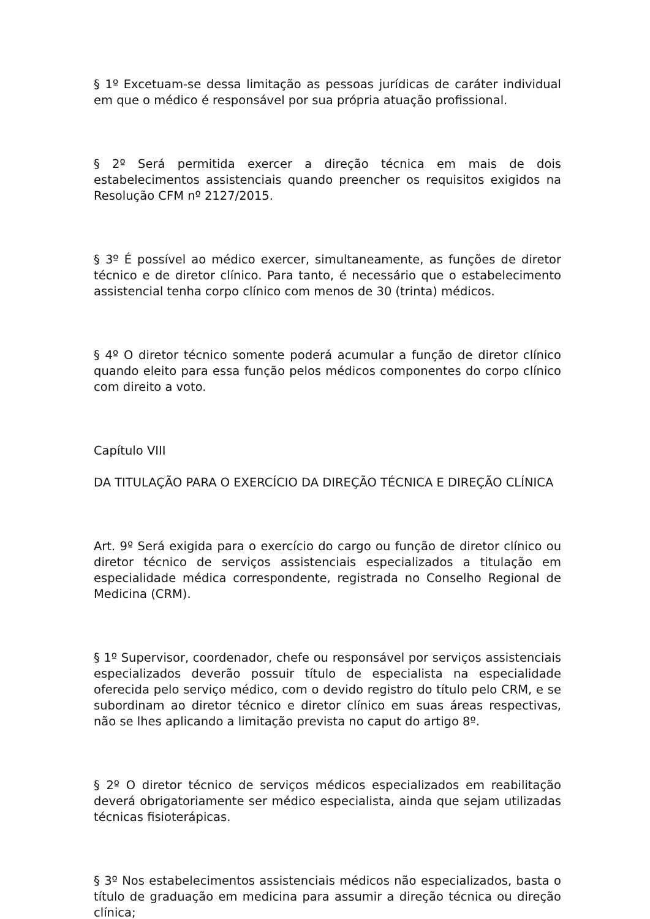§ 1º Excetuam-se dessa limitação as pessoas jurídicas de caráter individual em que o médico é responsável por sua própria atuação profissional.
§ 2º Será permitida exercer a direção técnica em mais de dois estabelecimentos assistenciais quando preencher os requisitos exigidos na Resolução CFM nº 2127/2015.
§ 3º É possível ao médico exercer, simultaneamente, as funções de diretor técnico e de diretor clínico. Para tanto, é necessário que o estabelecimento assistencial tenha corpo clínico com menos de 30 (trinta) médicos.
§ 4º O diretor técnico somente poderá acumular a função de diretor clínico quando eleito para essa função pelos médicos componentes do corpo clínico com direito a voto.
Capítulo VIII
DA TITULAÇÃO PARA O EXERCÍCIO DA DIREÇÃO TÉCNICA E DIREÇÃO CLÍNICA
Art. 9º Será exigida para o exercício do cargo ou função de diretor clínico ou diretor técnico de serviços assistenciais especializados a titulação em especialidade médica correspondente, registrada no Conselho Regional de Medicina (CRM).
§ 1º Supervisor, coordenador, chefe ou responsável por serviços assistenciais especializados deverão possuir título de especialista na especialidade oferecida pelo serviço médico, com o devido registro do título pelo CRM, e se subordinam ao diretor técnico e diretor clínico em suas áreas respectivas, não se lhes aplicando a limitação prevista no caput do artigo 8º.
§ 2º O diretor técnico de serviços médicos especializados em reabilitação deverá obrigatoriamente ser médico especialista, ainda que sejam utilizadas técnicas fisioterápicas.
§ 3º Nos estabelecimentos assistenciais médicos não especializados, basta o título de graduação em medicina para assumir a direção técnica ou direção clínica;